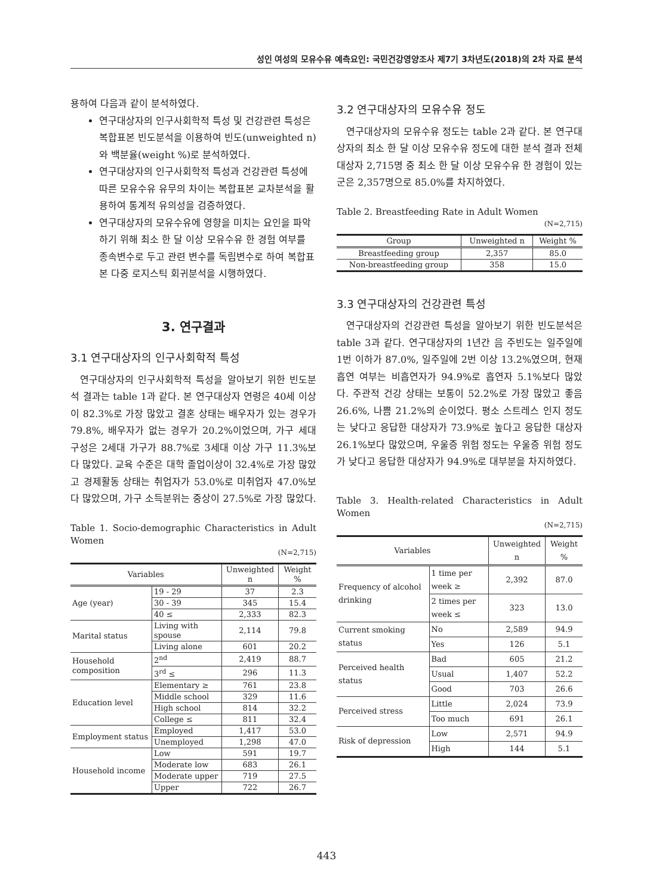성인 여성의 모유수유 예측요인: 국민건강영양조사 제7기 3차년도(2018)의 2차 자료 분석
용하여 다음과 같이 분석하였다.
연구대상자의 인구사회학적 특성 및 건강관련 특성은 복합표본 빈도분석을 이용하여 빈도(unweighted n)와 백분율(weight %)로 분석하였다.
연구대상자의 인구사회학적 특성과 건강관련 특성에 따른 모유수유 유무의 차이는 복합표본 교차분석을 활용하여 통계적 유의성을 검증하였다.
연구대상자의 모유수유에 영향을 미치는 요인을 파악하기 위해 최소 한 달 이상 모유수유 한 경험 여부를 종속변수로 두고 관련 변수를 독립변수로 하여 복합표본 다중 로지스틱 회귀분석을 시행하였다.
3. 연구결과
3.1 연구대상자의 인구사회학적 특성
연구대상자의 인구사회학적 특성을 알아보기 위한 빈도분석 결과는 table 1과 같다. 본 연구대상자 연령은 40세 이상이 82.3%로 가장 많았고 결혼 상태는 배우자가 있는 경우가 79.8%, 배우자가 없는 경우가 20.2%이었으며, 가구 세대 구성은 2세대 가구가 88.7%로 3세대 이상 가구 11.3%보다 많았다. 교육 수준은 대학 졸업이상이 32.4%로 가장 많았고 경제활동 상태는 취업자가 53.0%로 미취업자 47.0%보다 많았으며, 가구 소득분위는 중상이 27.5%로 가장 많았다.
Table 1. Socio-demographic Characteristics in Adult Women
(N=2,715)
| Variables | | Unweighted n | Weight % |
| --- | --- | --- | --- |
| Age (year) | 19 - 29 | 37 | 2.3 |
| | 30 - 39 | 345 | 15.4 |
| | 40 ≤ | 2,333 | 82.3 |
| Marital status | Living with spouse | 2,114 | 79.8 |
| | Living alone | 601 | 20.2 |
| Household composition | 2<sup>nd</sup> | 2,419 | 88.7 |
| | 3<sup>rd</sup> ≤ | 296 | 11.3 |
| Education level | Elementary ≥ | 761 | 23.8 |
| | Middle school | 329 | 11.6 |
| | High school | 814 | 32.2 |
| | College ≤ | 811 | 32.4 |
| Employment status | Employed | 1,417 | 53.0 |
| | Unemployed | 1,298 | 47.0 |
| Household income | Low | 591 | 19.7 |
| | Moderate low | 683 | 26.1 |
| | Moderate upper | 719 | 27.5 |
| | Upper | 722 | 26.7 |
3.2 연구대상자의 모유수유 정도
연구대상자의 모유수유 정도는 table 2과 같다. 본 연구대상자의 최소 한 달 이상 모유수유 정도에 대한 분석 결과 전체 대상자 2,715명 중 최소 한 달 이상 모유수유 한 경험이 있는 군은 2,357명으로 85.0%를 차지하였다.
Table 2. Breastfeeding Rate in Adult Women
(N=2,715)
| Group | Unweighted n | Weight % |
| --- | --- | --- |
| Breastfeeding group | 2,357 | 85.0 |
| Non-breastfeeding group | 358 | 15.0 |
3.3 연구대상자의 건강관련 특성
연구대상자의 건강관련 특성을 알아보기 위한 빈도분석은 table 3과 같다. 연구대상자의 1년간 음 주빈도는 일주일에 1번 이하가 87.0%, 일주일에 2번 이상 13.2%였으며, 현재 흡연 여부는 비흡연자가 94.9%로 흡연자 5.1%보다 많았다. 주관적 건강 상태는 보통이 52.2%로 가장 많았고 좋음 26.6%, 나쁨 21.2%의 순이었다. 평소 스트레스 인지 정도는 낮다고 응답한 대상자가 73.9%로 높다고 응답한 대상자 26.1%보다 많았으며, 우울증 위험 정도는 우울증 위험 정도가 낮다고 응답한 대상자가 94.9%로 대부분을 차지하였다.
Table 3. Health-related Characteristics in Adult Women
(N=2,715)
| Variables | | Unweighted n | Weight % |
| --- | --- | --- | --- |
| Frequency of alcohol drinking | 1 time per week ≥ | 2,392 | 87.0 |
| | 2 times per week ≤ | 323 | 13.0 |
| Current smoking status | No | 2,589 | 94.9 |
| | Yes | 126 | 5.1 |
| Perceived health status | Bad | 605 | 21.2 |
| | Usual | 1,407 | 52.2 |
| | Good | 703 | 26.6 |
| Perceived stress | Little | 2,024 | 73.9 |
| | Too much | 691 | 26.1 |
| Risk of depression | Low | 2,571 | 94.9 |
| | High | 144 | 5.1 |
443